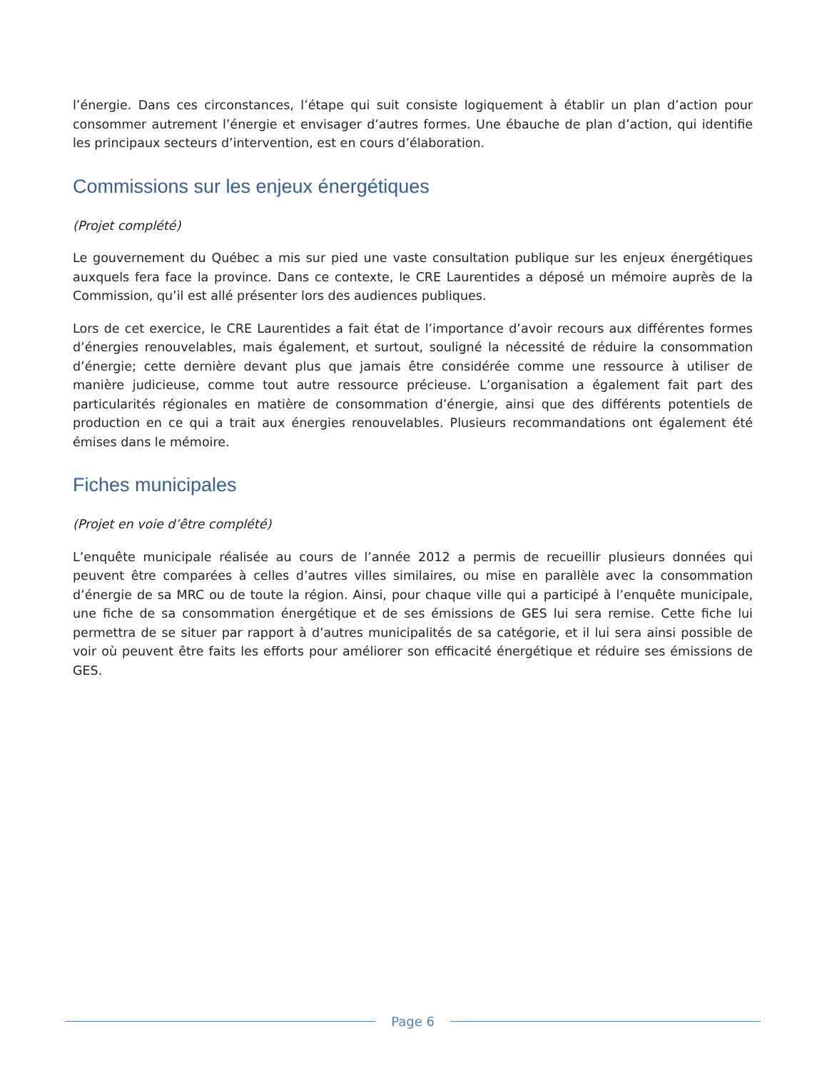l’énergie. Dans ces circonstances, l’étape qui suit consiste logiquement à établir un plan d’action pour consommer autrement l’énergie et envisager d’autres formes. Une ébauche de plan d’action, qui identifie les principaux secteurs d’intervention, est en cours d’élaboration.
Commissions sur les enjeux énergétiques
(Projet complété)
Le gouvernement du Québec a mis sur pied une vaste consultation publique sur les enjeux énergétiques auxquels fera face la province. Dans ce contexte, le CRE Laurentides a déposé un mémoire auprès de la Commission, qu’il est allé présenter lors des audiences publiques.
Lors de cet exercice, le CRE Laurentides a fait état de l’importance d’avoir recours aux différentes formes d’énergies renouvelables, mais également, et surtout, souligné la nécessité de réduire la consommation d’énergie; cette dernière devant plus que jamais être considérée comme une ressource à utiliser de manière judicieuse, comme tout autre ressource précieuse. L’organisation a également fait part des particularités régionales en matière de consommation d’énergie, ainsi que des différents potentiels de production en ce qui a trait aux énergies renouvelables. Plusieurs recommandations ont également été émises dans le mémoire.
Fiches municipales
(Projet en voie d’être complété)
L’enquête municipale réalisée au cours de l’année 2012 a permis de recueillir plusieurs données qui peuvent être comparées à celles d’autres villes similaires, ou mise en parallèle avec la consommation d’énergie de sa MRC ou de toute la région. Ainsi, pour chaque ville qui a participé à l’enquête municipale, une fiche de sa consommation énergétique et de ses émissions de GES lui sera remise. Cette fiche lui permettra de se situer par rapport à d’autres municipalités de sa catégorie, et il lui sera ainsi possible de voir où peuvent être faits les efforts pour améliorer son efficacité énergétique et réduire ses émissions de GES.
Page 6